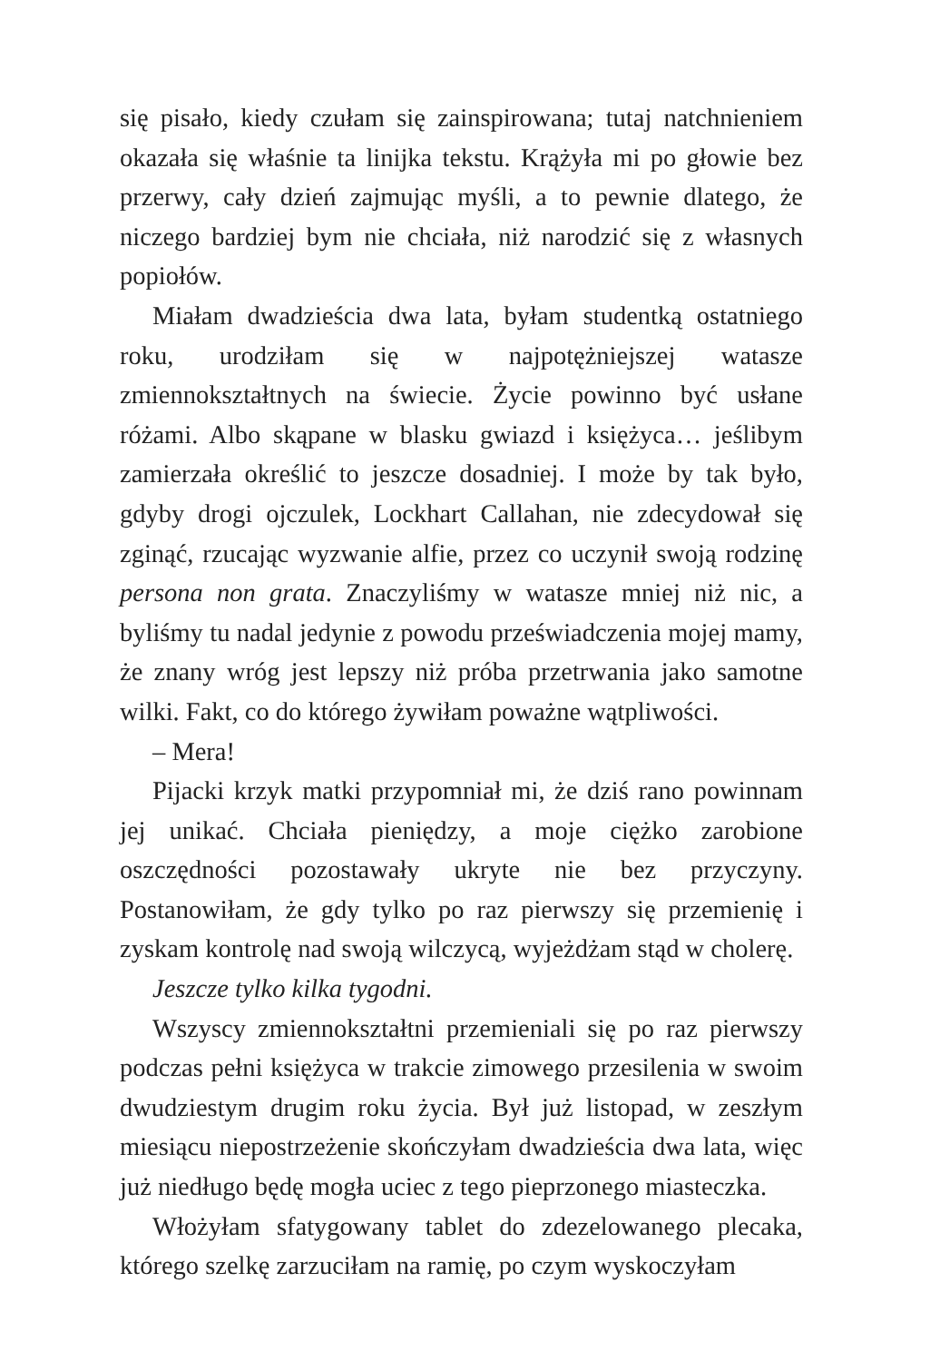się pisało, kiedy czułam się zainspirowana; tutaj natchnieniem okazała się właśnie ta linijka tekstu. Krążyła mi po głowie bez przerwy, cały dzień zajmując myśli, a to pewnie dlatego, że niczego bardziej bym nie chciała, niż narodzić się z własnych popiołów.
Miałam dwadzieścia dwa lata, byłam studentką ostatniego roku, urodziłam się w najpotężniejszej watasze zmiennokształtnych na świecie. Życie powinno być usłane różami. Albo skąpane w blasku gwiazd i księżyca… jeślibym zamierzała określić to jeszcze dosadniej. I może by tak było, gdyby drogi ojczulek, Lockhart Callahan, nie zdecydował się zginąć, rzucając wyzwanie alfie, przez co uczynił swoją rodzinę persona non grata. Znaczyliśmy w watasze mniej niż nic, a byliśmy tu nadal jedynie z powodu przeświadczenia mojej mamy, że znany wróg jest lepszy niż próba przetrwania jako samotne wilki. Fakt, co do którego żywiłam poważne wątpliwości.
– Mera!
Pijacki krzyk matki przypomniał mi, że dziś rano powinnam jej unikać. Chciała pieniędzy, a moje ciężko zarobione oszczędności pozostawały ukryte nie bez przyczyny. Postanowiłam, że gdy tylko po raz pierwszy się przemienię i zyskam kontrolę nad swoją wilczycą, wyjeżdżam stąd w cholerę.
Jeszcze tylko kilka tygodni.
Wszyscy zmiennokształtni przemieniali się po raz pierwszy podczas pełni księżyca w trakcie zimowego przesilenia w swoim dwudziestym drugim roku życia. Był już listopad, w zeszłym miesiącu niepostrzeżenie skończyłam dwadzieścia dwa lata, więc już niedługo będę mogła uciec z tego pieprzonego miasteczka.
Włożyłam sfatygowany tablet do zdezelowanego plecaka, którego szelkę zarzuciłam na ramię, po czym wyskoczyłam